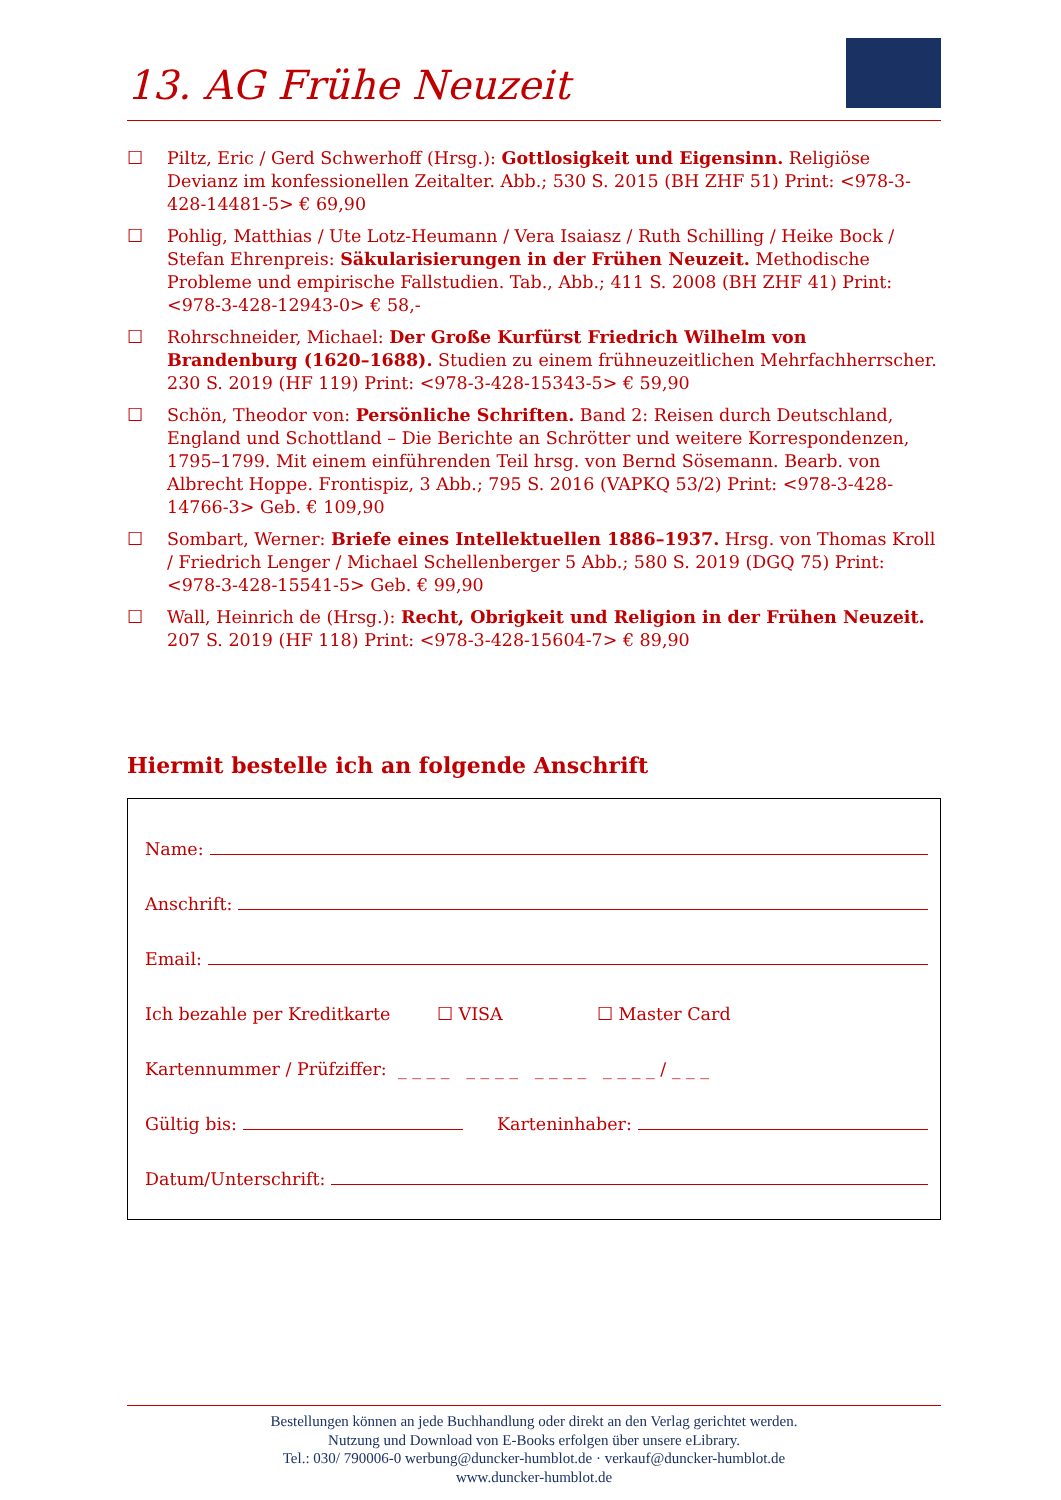13. AG Frühe Neuzeit
☐ Piltz, Eric / Gerd Schwerhoff (Hrsg.): Gottlosigkeit und Eigensinn. Religiöse Devianz im konfessionellen Zeitalter. Abb.; 530 S. 2015 (BH ZHF 51) Print: <978-3-428-14481-5> € 69,90
☐ Pohlig, Matthias / Ute Lotz-Heumann / Vera Isaiasz / Ruth Schilling / Heike Bock / Stefan Ehrenpreis: Säkularisierungen in der Frühen Neuzeit. Methodische Probleme und empirische Fallstudien. Tab., Abb.; 411 S. 2008 (BH ZHF 41) Print: <978-3-428-12943-0> € 58,-
☐ Rohrschneider, Michael: Der Große Kurfürst Friedrich Wilhelm von Brandenburg (1620–1688). Studien zu einem frühneuzeitlichen Mehrfachherrscher. 230 S. 2019 (HF 119) Print: <978-3-428-15343-5> € 59,90
☐ Schön, Theodor von: Persönliche Schriften. Band 2: Reisen durch Deutschland, England und Schottland – Die Berichte an Schrötter und weitere Korrespondenzen, 1795–1799. Mit einem einführenden Teil hrsg. von Bernd Sösemann. Bearb. von Albrecht Hoppe. Frontispiz, 3 Abb.; 795 S. 2016 (VAPKQ 53/2) Print: <978-3-428-14766-3> Geb. € 109,90
☐ Sombart, Werner: Briefe eines Intellektuellen 1886–1937. Hrsg. von Thomas Kroll / Friedrich Lenger / Michael Schellenberger 5 Abb.; 580 S. 2019 (DGQ 75) Print: <978-3-428-15541-5> Geb. € 99,90
☐ Wall, Heinrich de (Hrsg.): Recht, Obrigkeit und Religion in der Frühen Neuzeit. 207 S. 2019 (HF 118) Print: <978-3-428-15604-7> € 89,90
Hiermit bestelle ich an folgende Anschrift
Name:
Anschrift:
Email:
Ich bezahle per Kreditkarte ☐ VISA ☐ Master Card
Kartennummer / Prüfziffer: _ _ _ _ _ _ _ _ _ _ _ _ _ _ _ _ / _ _ _
Gültig bis: Karteninhaber:
Datum/Unterschrift:
Bestellungen können an jede Buchhandlung oder direkt an den Verlag gerichtet werden.
Nutzung und Download von E-Books erfolgen über unsere eLibrary.
Tel.: 030/ 790006-0 werbung@duncker-humblot.de · verkauf@duncker-humblot.de
www.duncker-humblot.de